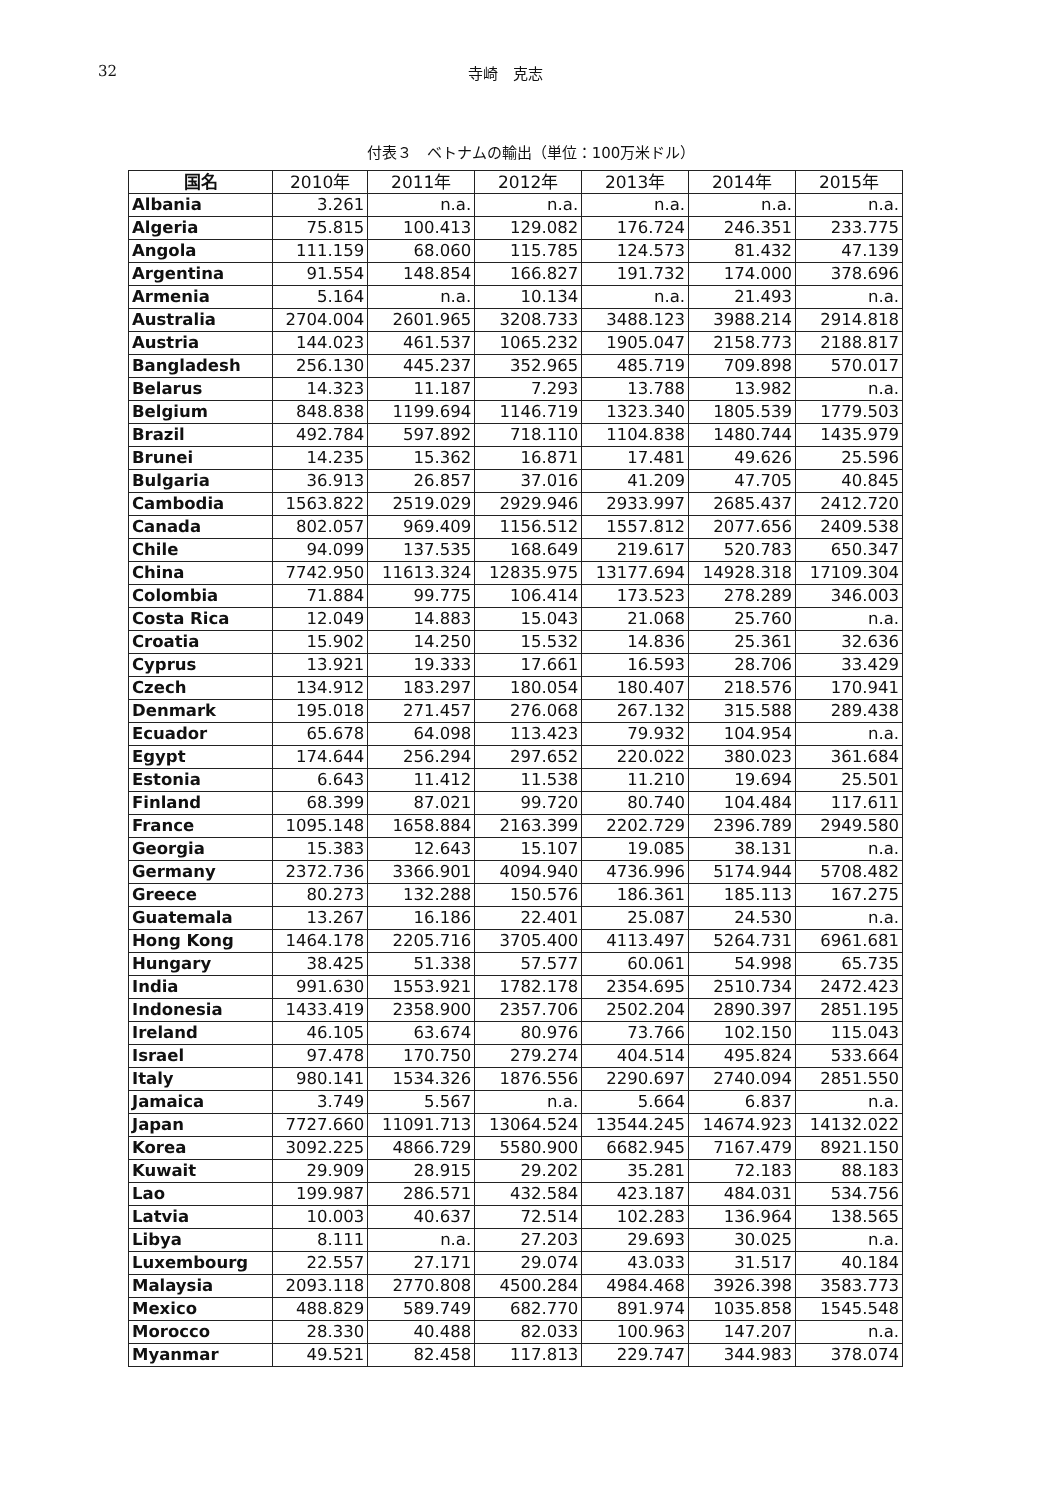32 寺崎　克志
付表３　ベトナムの輸出（単位：100万米ドル）
| 国名 | 2010年 | 2011年 | 2012年 | 2013年 | 2014年 | 2015年 |
| --- | --- | --- | --- | --- | --- | --- |
| Albania | 3.261 | n.a. | n.a. | n.a. | n.a. | n.a. |
| Algeria | 75.815 | 100.413 | 129.082 | 176.724 | 246.351 | 233.775 |
| Angola | 111.159 | 68.060 | 115.785 | 124.573 | 81.432 | 47.139 |
| Argentina | 91.554 | 148.854 | 166.827 | 191.732 | 174.000 | 378.696 |
| Armenia | 5.164 | n.a. | 10.134 | n.a. | 21.493 | n.a. |
| Australia | 2704.004 | 2601.965 | 3208.733 | 3488.123 | 3988.214 | 2914.818 |
| Austria | 144.023 | 461.537 | 1065.232 | 1905.047 | 2158.773 | 2188.817 |
| Bangladesh | 256.130 | 445.237 | 352.965 | 485.719 | 709.898 | 570.017 |
| Belarus | 14.323 | 11.187 | 7.293 | 13.788 | 13.982 | n.a. |
| Belgium | 848.838 | 1199.694 | 1146.719 | 1323.340 | 1805.539 | 1779.503 |
| Brazil | 492.784 | 597.892 | 718.110 | 1104.838 | 1480.744 | 1435.979 |
| Brunei | 14.235 | 15.362 | 16.871 | 17.481 | 49.626 | 25.596 |
| Bulgaria | 36.913 | 26.857 | 37.016 | 41.209 | 47.705 | 40.845 |
| Cambodia | 1563.822 | 2519.029 | 2929.946 | 2933.997 | 2685.437 | 2412.720 |
| Canada | 802.057 | 969.409 | 1156.512 | 1557.812 | 2077.656 | 2409.538 |
| Chile | 94.099 | 137.535 | 168.649 | 219.617 | 520.783 | 650.347 |
| China | 7742.950 | 11613.324 | 12835.975 | 13177.694 | 14928.318 | 17109.304 |
| Colombia | 71.884 | 99.775 | 106.414 | 173.523 | 278.289 | 346.003 |
| Costa Rica | 12.049 | 14.883 | 15.043 | 21.068 | 25.760 | n.a. |
| Croatia | 15.902 | 14.250 | 15.532 | 14.836 | 25.361 | 32.636 |
| Cyprus | 13.921 | 19.333 | 17.661 | 16.593 | 28.706 | 33.429 |
| Czech | 134.912 | 183.297 | 180.054 | 180.407 | 218.576 | 170.941 |
| Denmark | 195.018 | 271.457 | 276.068 | 267.132 | 315.588 | 289.438 |
| Ecuador | 65.678 | 64.098 | 113.423 | 79.932 | 104.954 | n.a. |
| Egypt | 174.644 | 256.294 | 297.652 | 220.022 | 380.023 | 361.684 |
| Estonia | 6.643 | 11.412 | 11.538 | 11.210 | 19.694 | 25.501 |
| Finland | 68.399 | 87.021 | 99.720 | 80.740 | 104.484 | 117.611 |
| France | 1095.148 | 1658.884 | 2163.399 | 2202.729 | 2396.789 | 2949.580 |
| Georgia | 15.383 | 12.643 | 15.107 | 19.085 | 38.131 | n.a. |
| Germany | 2372.736 | 3366.901 | 4094.940 | 4736.996 | 5174.944 | 5708.482 |
| Greece | 80.273 | 132.288 | 150.576 | 186.361 | 185.113 | 167.275 |
| Guatemala | 13.267 | 16.186 | 22.401 | 25.087 | 24.530 | n.a. |
| Hong Kong | 1464.178 | 2205.716 | 3705.400 | 4113.497 | 5264.731 | 6961.681 |
| Hungary | 38.425 | 51.338 | 57.577 | 60.061 | 54.998 | 65.735 |
| India | 991.630 | 1553.921 | 1782.178 | 2354.695 | 2510.734 | 2472.423 |
| Indonesia | 1433.419 | 2358.900 | 2357.706 | 2502.204 | 2890.397 | 2851.195 |
| Ireland | 46.105 | 63.674 | 80.976 | 73.766 | 102.150 | 115.043 |
| Israel | 97.478 | 170.750 | 279.274 | 404.514 | 495.824 | 533.664 |
| Italy | 980.141 | 1534.326 | 1876.556 | 2290.697 | 2740.094 | 2851.550 |
| Jamaica | 3.749 | 5.567 | n.a. | 5.664 | 6.837 | n.a. |
| Japan | 7727.660 | 11091.713 | 13064.524 | 13544.245 | 14674.923 | 14132.022 |
| Korea | 3092.225 | 4866.729 | 5580.900 | 6682.945 | 7167.479 | 8921.150 |
| Kuwait | 29.909 | 28.915 | 29.202 | 35.281 | 72.183 | 88.183 |
| Lao | 199.987 | 286.571 | 432.584 | 423.187 | 484.031 | 534.756 |
| Latvia | 10.003 | 40.637 | 72.514 | 102.283 | 136.964 | 138.565 |
| Libya | 8.111 | n.a. | 27.203 | 29.693 | 30.025 | n.a. |
| Luxembourg | 22.557 | 27.171 | 29.074 | 43.033 | 31.517 | 40.184 |
| Malaysia | 2093.118 | 2770.808 | 4500.284 | 4984.468 | 3926.398 | 3583.773 |
| Mexico | 488.829 | 589.749 | 682.770 | 891.974 | 1035.858 | 1545.548 |
| Morocco | 28.330 | 40.488 | 82.033 | 100.963 | 147.207 | n.a. |
| Myanmar | 49.521 | 82.458 | 117.813 | 229.747 | 344.983 | 378.074 |